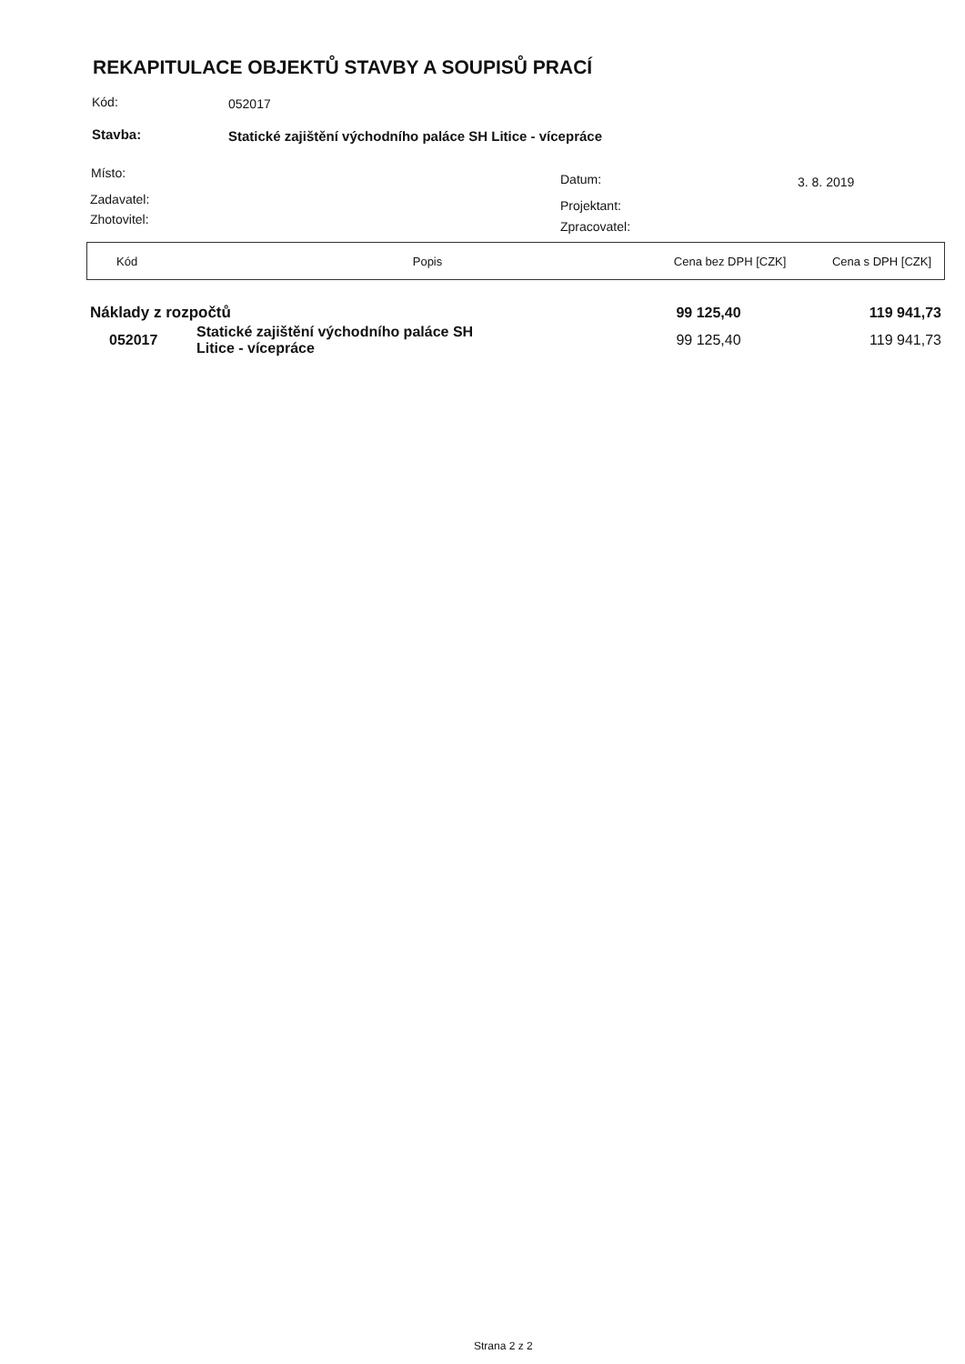REKAPITULACE OBJEKTŮ STAVBY A SOUPISŮ PRACÍ
Kód: 052017
Stavba:
Statické zajištění východního paláce SH Litice - vícepráce
Místo: Datum: 3. 8. 2019
Zadavatel: Projektant:
Zhotovitel: Zpracovatel:
| Kód | Popis | Cena bez DPH [CZK] | Cena s DPH [CZK] |
| --- | --- | --- | --- |
| Náklady z rozpočtů | | 99 125,40 | 119 941,73 |
| 052017 | Statické zajištění východního paláce SH Litice - vícepráce | 99 125,40 | 119 941,73 |
Strana 2 z 2